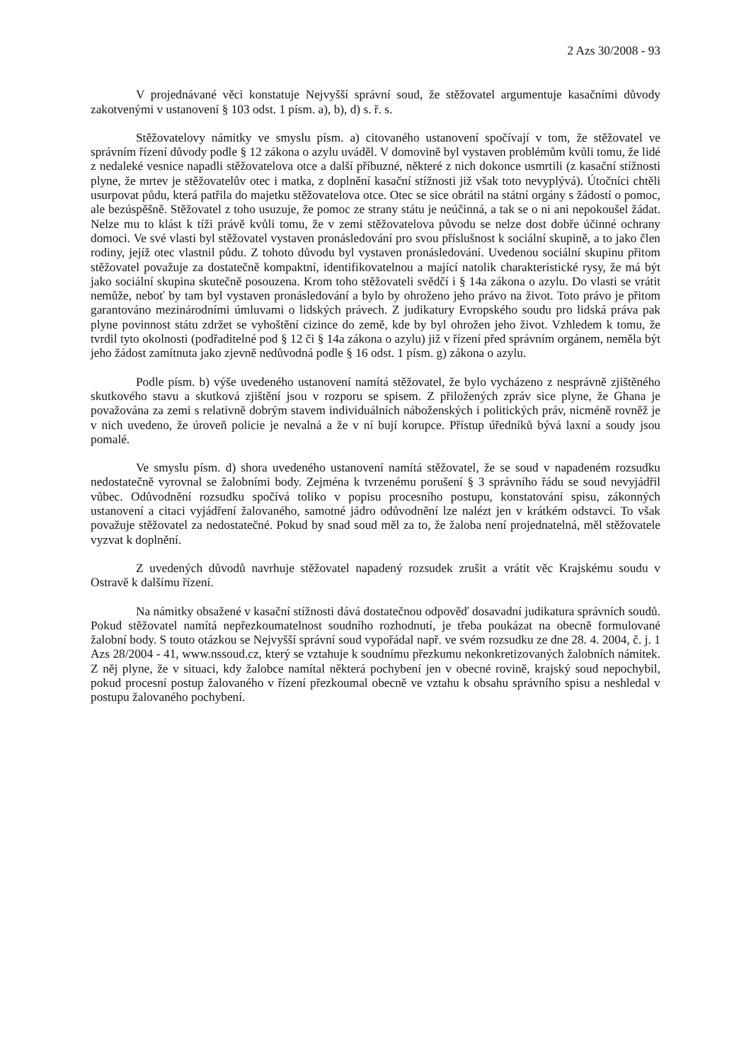2 Azs 30/2008 - 93
V projednávané věci konstatuje Nejvyšší správní soud, že stěžovatel argumentuje kasačními důvody zakotvenými v ustanovení § 103 odst. 1 písm. a), b), d) s. ř. s.
Stěžovatelovy námitky ve smyslu písm. a) citovaného ustanovení spočívají v tom, že stěžovatel ve správním řízení důvody podle § 12 zákona o azylu uváděl. V domovině byl vystaven problémům kvůli tomu, že lidé z nedaleké vesnice napadli stěžovatelova otce a další příbuzné, některé z nich dokonce usmrtili (z kasační stížnosti plyne, že mrtev je stěžovatelův otec i matka, z doplnění kasační stížnosti již však toto nevyplývá). Útočníci chtěli usurpovat půdu, která patřila do majetku stěžovatelova otce. Otec se sice obrátil na státní orgány s žádostí o pomoc, ale bezúspěšně. Stěžovatel z toho usuzuje, že pomoc ze strany státu je neúčinná, a tak se o ni ani nepokoušel žádat. Nelze mu to klást k tíži právě kvůli tomu, že v zemi stěžovatelova původu se nelze dost dobře účinné ochrany domoci. Ve své vlasti byl stěžovatel vystaven pronásledování pro svou příslušnost k sociální skupině, a to jako člen rodiny, jejíž otec vlastnil půdu. Z tohoto důvodu byl vystaven pronásledování. Uvedenou sociální skupinu přitom stěžovatel považuje za dostatečně kompaktní, identifikovatelnou a mající natolik charakteristické rysy, že má být jako sociální skupina skutečně posouzena. Krom toho stěžovateli svědčí i § 14a zákona o azylu. Do vlasti se vrátit nemůže, neboť by tam byl vystaven pronásledování a bylo by ohroženo jeho právo na život. Toto právo je přitom garantováno mezinárodními úmluvami o lidských právech. Z judikatury Evropského soudu pro lidská práva pak plyne povinnost státu zdržet se vyhoštění cizince do země, kde by byl ohrožen jeho život. Vzhledem k tomu, že tvrdil tyto okolnosti (podřaditelné pod § 12 či § 14a zákona o azylu) již v řízení před správním orgánem, neměla být jeho žádost zamítnuta jako zjevně nedůvodná podle § 16 odst. 1 písm. g) zákona o azylu.
Podle písm. b) výše uvedeného ustanovení namítá stěžovatel, že bylo vycházeno z nesprávně zjištěného skutkového stavu a skutková zjištění jsou v rozporu se spisem. Z přiložených zpráv sice plyne, že Ghana je považována za zemi s relativně dobrým stavem individuálních náboženských i politických práv, nicméně rovněž je v nich uvedeno, že úroveň policie je nevalná a že v ní bují korupce. Přístup úředníků bývá laxní a soudy jsou pomalé.
Ve smyslu písm. d) shora uvedeného ustanovení namítá stěžovatel, že se soud v napadeném rozsudku nedostatečně vyrovnal se žalobními body. Zejména k tvrzenému porušení § 3 správního řádu se soud nevyjádřil vůbec. Odůvodnění rozsudku spočívá toliko v popisu procesního postupu, konstatování spisu, zákonných ustanovení a citaci vyjádření žalovaného, samotné jádro odůvodnění lze nalézt jen v krátkém odstavci. To však považuje stěžovatel za nedostatečné. Pokud by snad soud měl za to, že žaloba není projednatelná, měl stěžovatele vyzvat k doplnění.
Z uvedených důvodů navrhuje stěžovatel napadený rozsudek zrušit a vrátit věc Krajskému soudu v Ostravě k dalšímu řízení.
Na námitky obsažené v kasační stížnosti dává dostatečnou odpověď dosavadní judikatura správních soudů. Pokud stěžovatel namítá nepřezkoumatelnost soudního rozhodnutí, je třeba poukázat na obecně formulované žalobní body. S touto otázkou se Nejvyšší správní soud vypořádal např. ve svém rozsudku ze dne 28. 4. 2004, č. j. 1 Azs 28/2004 - 41, www.nssoud.cz, který se vztahuje k soudnímu přezkumu nekonkretizovaných žalobních námitek. Z něj plyne, že v situaci, kdy žalobce namítal některá pochybení jen v obecné rovině, krajský soud nepochybil, pokud procesní postup žalovaného v řízení přezkoumal obecně ve vztahu k obsahu správního spisu a neshledal v postupu žalovaného pochybení.